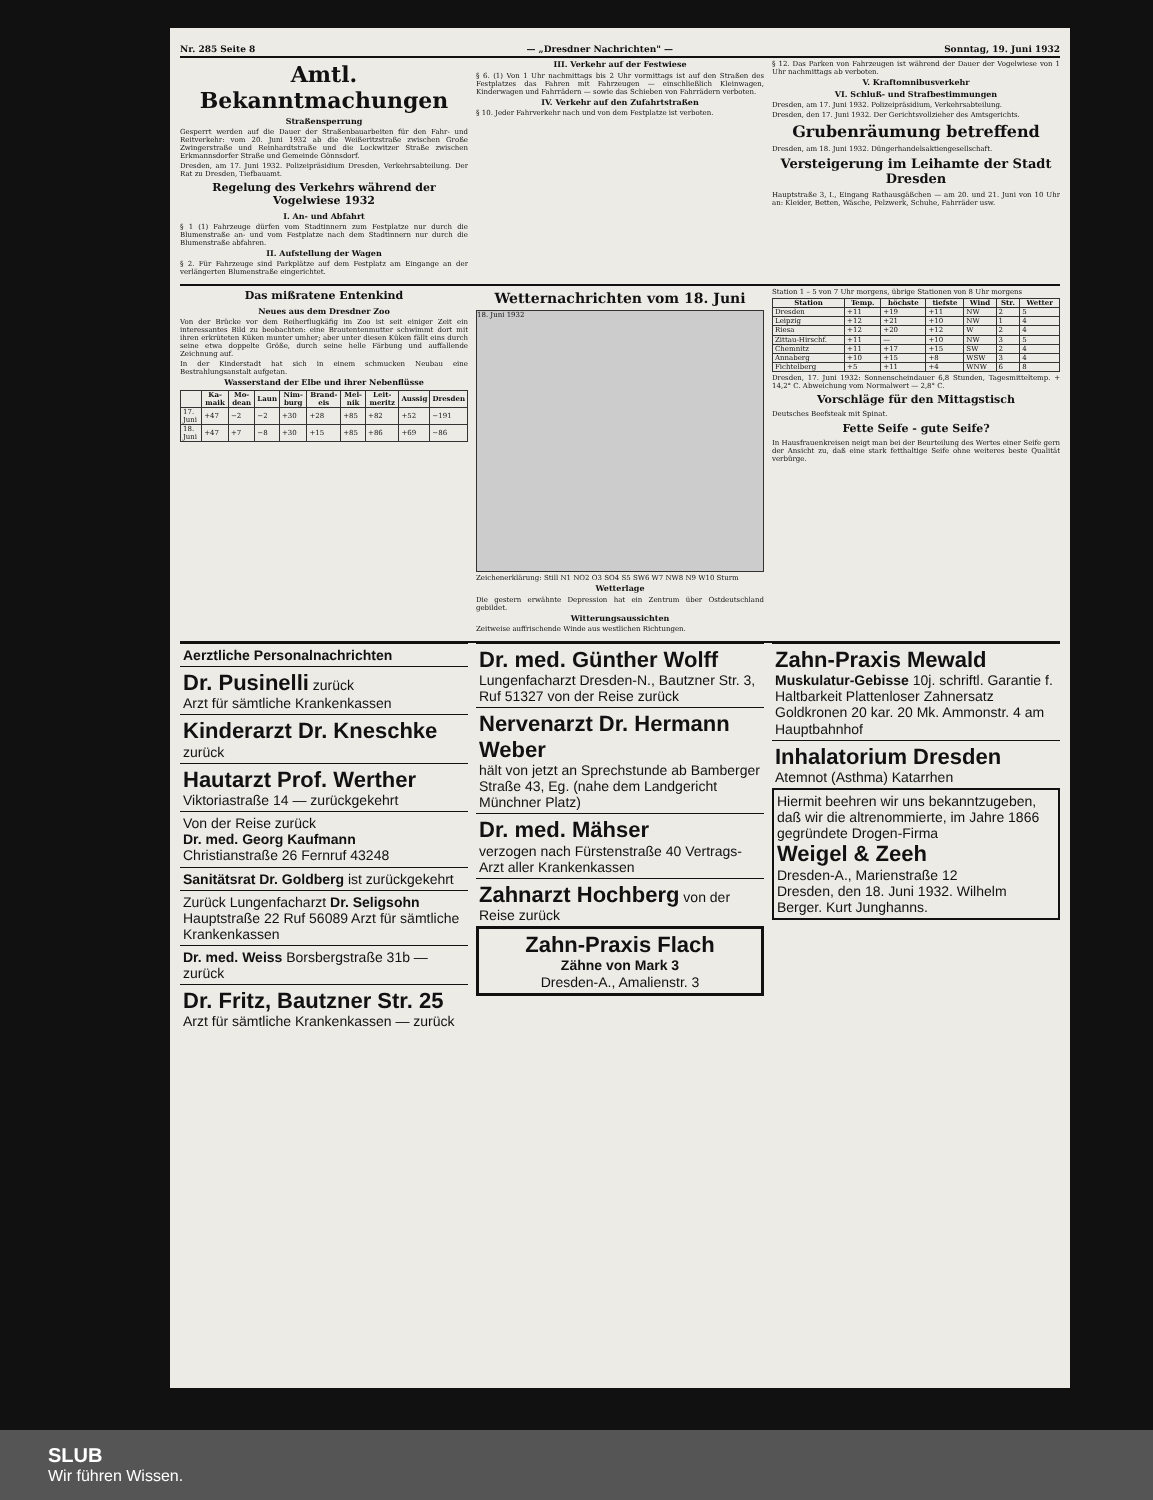Nr. 285 Seite 8 — „Dresdner Nachrichten" — Sonntag, 19. Juni 1932
Amtl. Bekanntmachungen
Straßensperrung
Gesperrt werden auf die Dauer der Straßenbauarbeiten für den Fahr- und Reitverkehr: vom 20. Juni 1932 ab die Weißeritzstraße zwischen Große Zwingerstraße und Reinhardtstraße und die Lockwitzer Straße zwischen Erkmannsdorfer Straße und Gemeinde Gönnsdorf.
Dresden, am 17. Juni 1932. Polizeipräsidium Dresden, Verkehrsabteilung. Der Rat zu Dresden, Tiefbauamt.
Regelung des Verkehrs während der Vogelwiese 1932
I. An- und Abfahrt
§ 1 (1) Fahrzeuge dürfen vom Stadtinnern zum Festplatze nur durch die Blumenstraße an- und vom Festplatze nach dem Stadtinnern nur durch die Blumenstraße abfahren.
II. Aufstellung der Wagen
§ 2. Für Fahrzeuge sind Parkplätze auf dem Festplatz am Eingange an der verlängerten Blumenstraße eingerichtet.
III. Verkehr auf der Festwiese
§ 6. (1) Von 1 Uhr nachmittags bis 2 Uhr vormittags ist auf den Straßen des Festplatzes das Fahren mit Fahrzeugen — einschließlich Kleinwagen, Kinderwagen und Fahrrädern — sowie das Schieben von Fahrrädern verboten.
IV. Verkehr auf den Zufahrtstraßen
§ 10. Jeder Fahrverkehr nach und von dem Festplatze ist verboten.
§ 12. Das Parken von Fahrzeugen ist während der Dauer der Vogelwiese von 1 Uhr nachmittags ab verboten.
V. Kraftomnibusverkehr
VI. Schluß- und Strafbestimmungen
Dresden, am 17. Juni 1932. Polizeipräsidium, Verkehrsabteilung.
Dresden, den 17. Juni 1932. Der Gerichtsvollzieher des Amtsgerichts.
Grubenräumung betreffend
Dresden, am 18. Juni 1932. Düngerhandelsaktiengesellschaft.
Versteigerung im Leihamte der Stadt Dresden
Hauptstraße 3, I., Eingang Rathausgäßchen — am 20. und 21. Juni von 10 Uhr an: Kleider, Betten, Wäsche, Pelzwerk, Schuhe, Fahrräder usw.
Das mißratene Entenkind
Neues aus dem Dresdner Zoo
Von der Brücke vor dem Reiherflugkäfig im Zoo ist seit einiger Zeit ein interessantes Bild zu beobachten: eine Brautentenmutter schwimmt dort mit ihren erkrüteten Küken munter umher; aber unter diesen Küken fällt eins durch seine etwa doppelte Größe, durch seine helle Färbung und auffallende Zeichnung auf.
In der Kinderstadt hat sich in einem schmucken Neubau eine Bestrahlungsanstalt aufgetan.
Wasserstand der Elbe und ihrer Nebenflüsse
| | Ka-maik | Mo-dean | Laun | Nim-burg | Brand-eis | Mel-nik | Leit-meritz | Aussig | Dresden |
| --- | --- | --- | --- | --- | --- | --- | --- | --- | --- |
| 17. Juni | +47 | −2 | −2 | +30 | +28 | +85 | +82 | +52 | −191 |
| 18. Juni | +47 | +7 | −8 | +30 | +15 | +85 | +86 | +69 | −86 |
Wetternachrichten vom 18. Juni
18. Juni 1932
Zeichenerklärung: Still N1 NO2 O3 SO4 S5 SW6 W7 NW8 N9 W10 Sturm
Wetterlage
Die gestern erwähnte Depression hat ein Zentrum über Ostdeutschland gebildet.
Witterungsaussichten
Zeitweise auffrischende Winde aus westlichen Richtungen.
Station 1 – 5 von 7 Uhr morgens, übrige Stationen von 8 Uhr morgens
| Station | Temp. | höchste | tiefste | Wind | Str. | Wetter |
| --- | --- | --- | --- | --- | --- | --- |
| Dresden | +11 | +19 | +11 | NW | 2 | 5 |
| Leipzig | +12 | +21 | +10 | NW | 1 | 4 |
| Riesa | +12 | +20 | +12 | W | 2 | 4 |
| Zittau-Hirschf. | +11 | — | +10 | NW | 3 | 5 |
| Chemnitz | +11 | +17 | +15 | SW | 2 | 4 |
| Annaberg | +10 | +15 | +8 | WSW | 3 | 4 |
| Fichtelberg | +5 | +11 | +4 | WNW | 6 | 8 |
Dresden, 17. Juni 1932: Sonnenscheindauer 6,8 Stunden, Tagesmitteltemp. + 14,2° C. Abweichung vom Normalwert — 2,8° C.
Vorschläge für den Mittagstisch
Deutsches Beefsteak mit Spinat.
Fette Seife - gute Seife?
In Hausfrauenkreisen neigt man bei der Beurteilung des Wertes einer Seife gern der Ansicht zu, daß eine stark fetthaltige Seife ohne weiteres beste Qualität verbürge.
Aerztliche Personalnachrichten
Dr. Pusinelli zurück
Arzt für sämtliche Krankenkassen
Kinderarzt Dr. Kneschke zurück
Hautarzt Prof. Werther
Viktoriastraße 14 — zurückgekehrt
Von der Reise zurück
Dr. med. Georg Kaufmann
Christianstraße 26 Fernruf 43248
Sanitätsrat Dr. Goldberg ist zurückgekehrt
Zurück Lungenfacharzt Dr. Seligsohn Hauptstraße 22 Ruf 56089 Arzt für sämtliche Krankenkassen
Dr. med. Weiss Borsbergstraße 31b — zurück
Dr. Fritz, Bautzner Str. 25
Arzt für sämtliche Krankenkassen — zurück
Dr. med. Günther Wolff
Lungenfacharzt Dresden-N., Bautzner Str. 3, Ruf 51327 von der Reise zurück
Nervenarzt Dr. Hermann Weber
hält von jetzt an Sprechstunde ab Bamberger Straße 43, Eg. (nahe dem Landgericht Münchner Platz)
Dr. med. Mähser
verzogen nach Fürstenstraße 40 Vertrags-Arzt aller Krankenkassen
Zahnarzt Hochberg von der Reise zurück
Zahn-Praxis Flach
Zähne von Mark 3
Dresden-A., Amalienstr. 3
Zahn-Praxis Mewald
Muskulatur-Gebisse 10j. schriftl. Garantie f. Haltbarkeit Plattenloser Zahnersatz Goldkronen 20 kar. 20 Mk. Ammonstr. 4 am Hauptbahnhof
Inhalatorium Dresden
Atemnot (Asthma) Katarrhen
Hiermit beehren wir uns bekanntzugeben, daß wir die altrenommierte, im Jahre 1866 gegründete Drogen-Firma
Weigel & Zeeh
Dresden-A., Marienstraße 12
Dresden, den 18. Juni 1932. Wilhelm Berger. Kurt Junghanns.
SLUB
Wir führen Wissen.